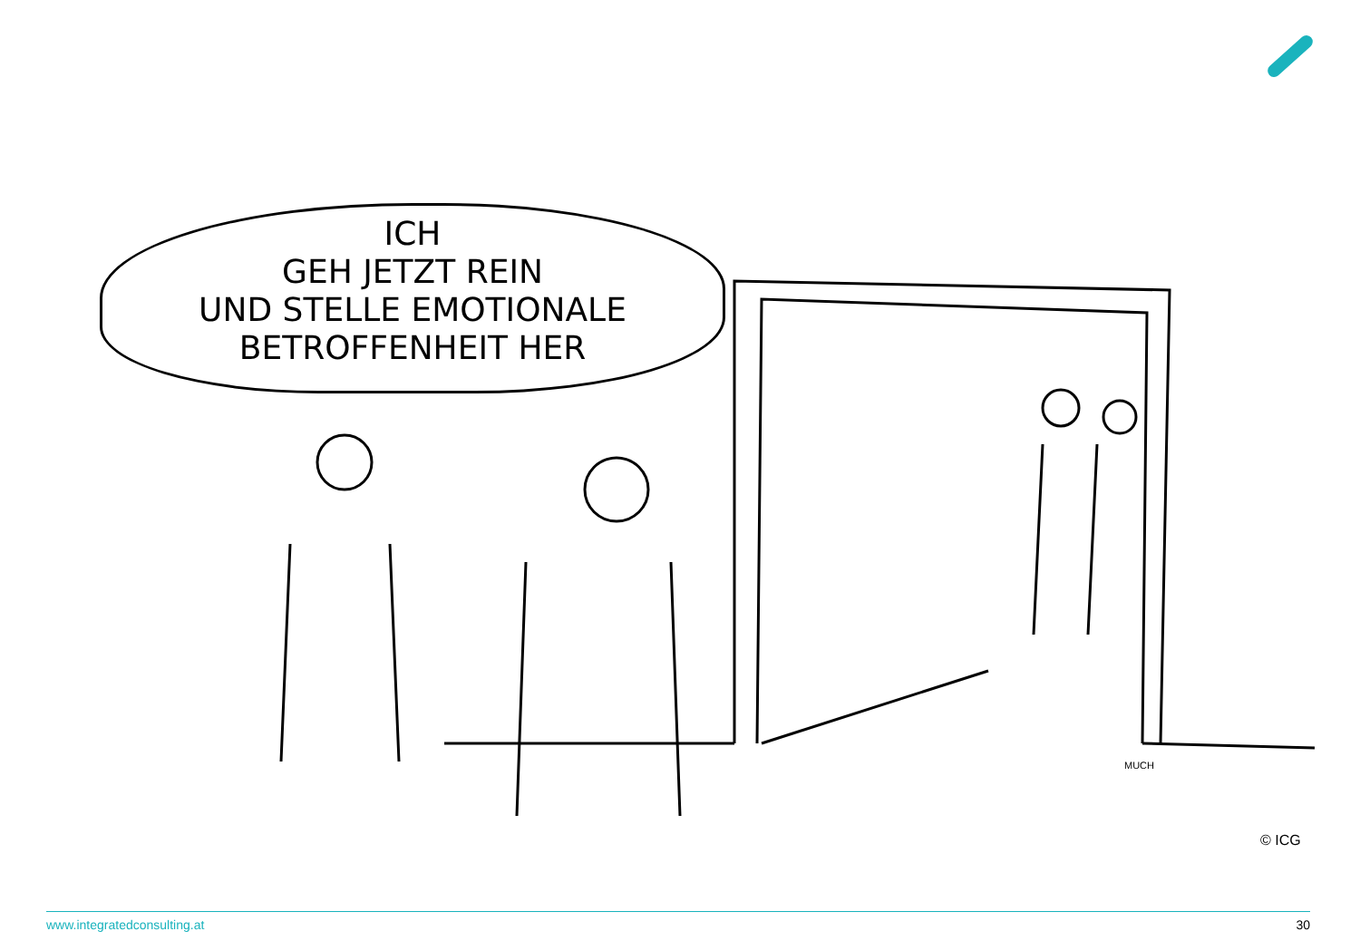ICH
GEH JETZT REIN
UND STELLE EMOTIONALE
BETROFFENHEIT HER
MUCH
© ICG
www.integratedconsulting.at 30